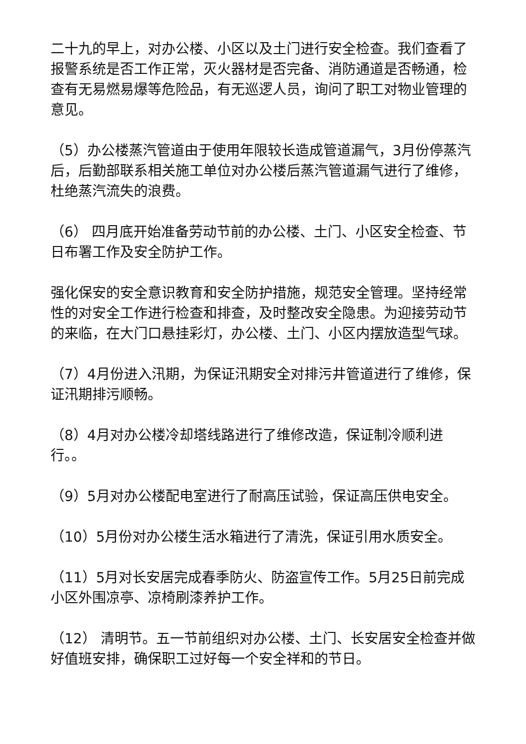二十九的早上，对办公楼、小区以及土门进行安全检查。我们查看了报警系统是否工作正常，灭火器材是否完备、消防通道是否畅通，检查有无易燃易爆等危险品，有无巡逻人员，询问了职工对物业管理的意见。
（5）办公楼蒸汽管道由于使用年限较长造成管道漏气，3月份停蒸汽后，后勤部联系相关施工单位对办公楼后蒸汽管道漏气进行了维修，杜绝蒸汽流失的浪费。
（6） 四月底开始准备劳动节前的办公楼、土门、小区安全检查、节日布署工作及安全防护工作。
强化保安的安全意识教育和安全防护措施，规范安全管理。坚持经常性的对安全工作进行检查和排查，及时整改安全隐患。为迎接劳动节的来临，在大门口悬挂彩灯，办公楼、土门、小区内摆放造型气球。
（7）4月份进入汛期，为保证汛期安全对排污井管道进行了维修，保证汛期排污顺畅。
（8）4月对办公楼冷却塔线路进行了维修改造，保证制冷顺利进行。。
（9）5月对办公楼配电室进行了耐高压试验，保证高压供电安全。
（10）5月份对办公楼生活水箱进行了清洗，保证引用水质安全。
（11）5月对长安居完成春季防火、防盗宣传工作。5月25日前完成小区外围凉亭、凉椅刷漆养护工作。
（12） 清明节。五一节前组织对办公楼、土门、长安居安全检查并做好值班安排，确保职工过好每一个安全祥和的节日。